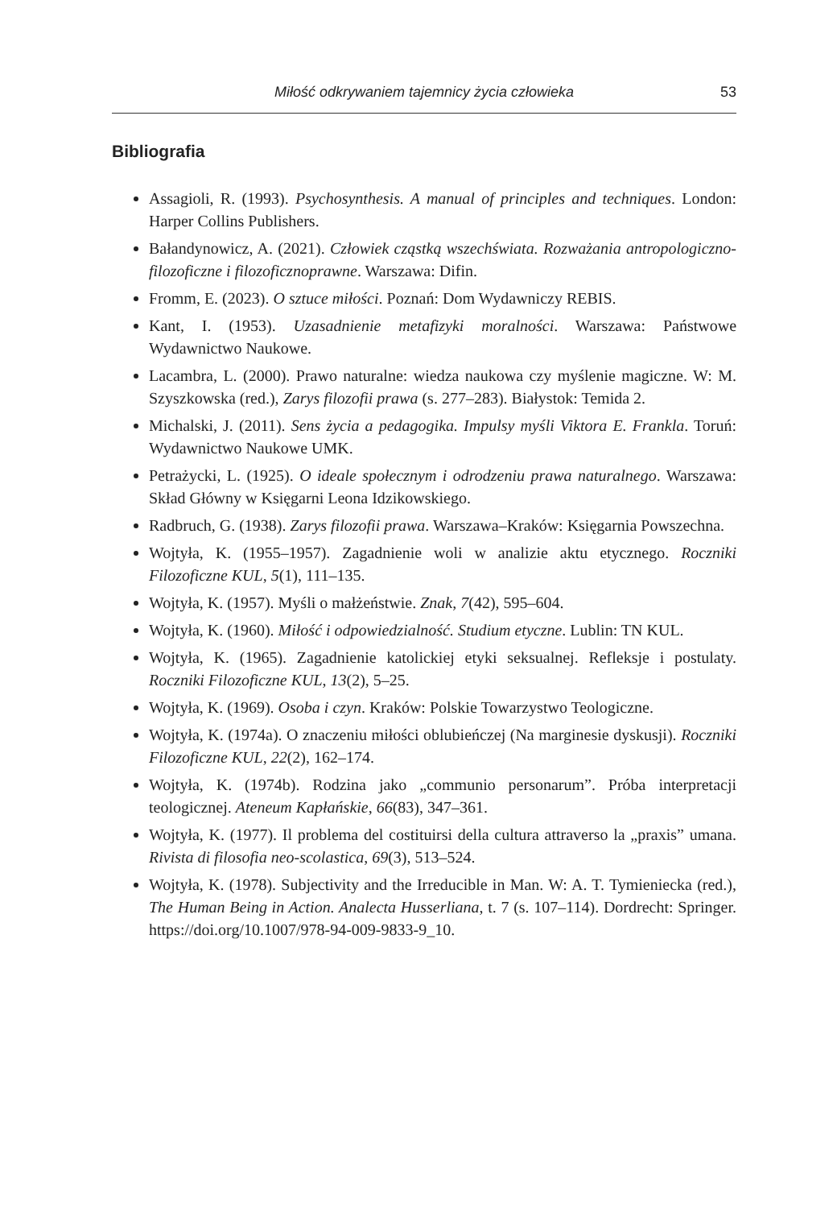Miłość odkrywaniem tajemnicy życia człowieka 53
Bibliografia
Assagioli, R. (1993). Psychosynthesis. A manual of principles and techniques. London: Harper Collins Publishers.
Bałandynowicz, A. (2021). Człowiek cząstką wszechświata. Rozważania antropologiczno-filozoficzne i filozoficznoprawne. Warszawa: Difin.
Fromm, E. (2023). O sztuce miłości. Poznań: Dom Wydawniczy REBIS.
Kant, I. (1953). Uzasadnienie metafizyki moralności. Warszawa: Państwowe Wydawnictwo Naukowe.
Lacambra, L. (2000). Prawo naturalne: wiedza naukowa czy myślenie magiczne. W: M. Szyszkowska (red.), Zarys filozofii prawa (s. 277–283). Białystok: Temida 2.
Michalski, J. (2011). Sens życia a pedagogika. Impulsy myśli Viktora E. Frankla. Toruń: Wydawnictwo Naukowe UMK.
Petrażycki, L. (1925). O ideale społecznym i odrodzeniu prawa naturalnego. Warszawa: Skład Główny w Księgarni Leona Idzikowskiego.
Radbruch, G. (1938). Zarys filozofii prawa. Warszawa–Kraków: Księgarnia Powszechna.
Wojtyła, K. (1955–1957). Zagadnienie woli w analizie aktu etycznego. Roczniki Filozoficzne KUL, 5(1), 111–135.
Wojtyła, K. (1957). Myśli o małżeństwie. Znak, 7(42), 595–604.
Wojtyła, K. (1960). Miłość i odpowiedzialność. Studium etyczne. Lublin: TN KUL.
Wojtyła, K. (1965). Zagadnienie katolickiej etyki seksualnej. Refleksje i postulaty. Roczniki Filozoficzne KUL, 13(2), 5–25.
Wojtyła, K. (1969). Osoba i czyn. Kraków: Polskie Towarzystwo Teologiczne.
Wojtyła, K. (1974a). O znaczeniu miłości oblubieńczej (Na marginesie dyskusji). Roczniki Filozoficzne KUL, 22(2), 162–174.
Wojtyła, K. (1974b). Rodzina jako „communio personarum”. Próba interpretacji teologicznej. Ateneum Kapłańskie, 66(83), 347–361.
Wojtyła, K. (1977). Il problema del costituirsi della cultura attraverso la „praxis” umana. Rivista di filosofia neo-scolastica, 69(3), 513–524.
Wojtyła, K. (1978). Subjectivity and the Irreducible in Man. W: A. T. Tymieniecka (red.), The Human Being in Action. Analecta Husserliana, t. 7 (s. 107–114). Dordrecht: Springer. https://doi.org/10.1007/978-94-009-9833-9_10.